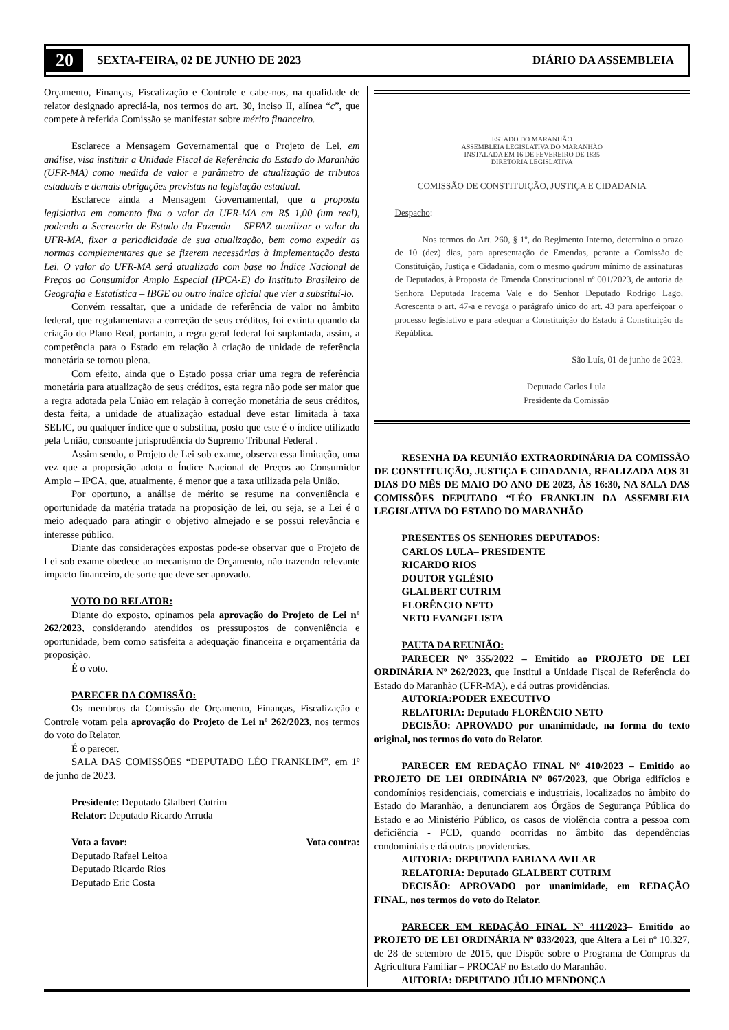20 SEXTA-FEIRA, 02 DE JUNHO DE 2023 DIÁRIO DA ASSEMBLEIA
Orçamento, Finanças, Fiscalização e Controle e cabe-nos, na qualidade de relator designado apreciá-la, nos termos do art. 30, inciso II, alínea “c”, que compete à referida Comissão se manifestar sobre mérito financeiro.
Esclarece a Mensagem Governamental que o Projeto de Lei, em análise, visa instituir a Unidade Fiscal de Referência do Estado do Maranhão (UFR-MA) como medida de valor e parâmetro de atualização de tributos estaduais e demais obrigações previstas na legislação estadual.
Esclarece ainda a Mensagem Governamental, que a proposta legislativa em comento fixa o valor da UFR-MA em R$ 1,00 (um real), podendo a Secretaria de Estado da Fazenda – SEFAZ atualizar o valor da UFR-MA, fixar a periodicidade de sua atualização, bem como expedir as normas complementares que se fizerem necessárias à implementação desta Lei. O valor do UFR-MA será atualizado com base no Índice Nacional de Preços ao Consumidor Amplo Especial (IPCA-E) do Instituto Brasileiro de Geografia e Estatística – IBGE ou outro índice oficial que vier a substituí-lo.
Convém ressaltar, que a unidade de referência de valor no âmbito federal, que regulamentava a correção de seus créditos, foi extinta quando da criação do Plano Real, portanto, a regra geral federal foi suplantada, assim, a competência para o Estado em relação à criação de unidade de referência monetária se tornou plena.
Com efeito, ainda que o Estado possa criar uma regra de referência monetária para atualização de seus créditos, esta regra não pode ser maior que a regra adotada pela União em relação à correção monetária de seus créditos, desta feita, a unidade de atualização estadual deve estar limitada à taxa SELIC, ou qualquer índice que o substitua, posto que este é o índice utilizado pela União, consoante jurisprudência do Supremo Tribunal Federal .
Assim sendo, o Projeto de Lei sob exame, observa essa limitação, uma vez que a proposição adota o Índice Nacional de Preços ao Consumidor Amplo – IPCA, que, atualmente, é menor que a taxa utilizada pela União.
Por oportuno, a análise de mérito se resume na conveniência e oportunidade da matéria tratada na proposição de lei, ou seja, se a Lei é o meio adequado para atingir o objetivo almejado e se possui relevância e interesse público.
Diante das considerações expostas pode-se observar que o Projeto de Lei sob exame obedece ao mecanismo de Orçamento, não trazendo relevante impacto financeiro, de sorte que deve ser aprovado.
VOTO DO RELATOR:
Diante do exposto, opinamos pela aprovação do Projeto de Lei nº 262/2023, considerando atendidos os pressupostos de conveniência e oportunidade, bem como satisfeita a adequação financeira e orçamentária da proposição.
É o voto.
PARECER DA COMISSÃO:
Os membros da Comissão de Orçamento, Finanças, Fiscalização e Controle votam pela aprovação do Projeto de Lei nº 262/2023, nos termos do voto do Relator.
É o parecer.
SALA DAS COMISSÕES “DEPUTADO LÉO FRANKLIM”, em 1º de junho de 2023.
Presidente: Deputado Glalbert Cutrim
Relator: Deputado Ricardo Arruda
Vota a favor: Vota contra:
Deputado Rafael Leitoa
Deputado Ricardo Rios
Deputado Eric Costa
ESTADO DO MARANHÃO
ASSEMBLEIA LEGISLATIVA DO MARANHÃO
INSTALADA EM 16 DE FEVEREIRO DE 1835
DIRETORIA LEGISLATIVA
COMISSÃO DE CONSTITUIÇÃO, JUSTIÇA E CIDADANIA
Despacho:
Nos termos do Art. 260, § 1º, do Regimento Interno, determino o prazo de 10 (dez) dias, para apresentação de Emendas, perante a Comissão de Constituição, Justiça e Cidadania, com o mesmo quórum mínimo de assinaturas de Deputados, à Proposta de Emenda Constitucional nº 001/2023, de autoria da Senhora Deputada Iracema Vale e do Senhor Deputado Rodrigo Lago, Acrescenta o art. 47-a e revoga o parágrafo único do art. 43 para aperfeiçoar o processo legislativo e para adequar a Constituição do Estado à Constituição da República.
São Luís, 01 de junho de 2023.
Deputado Carlos Lula
Presidente da Comissão
RESENHA DA REUNIÃO EXTRAORDINÁRIA DA COMISSÃO DE CONSTITUIÇÃO, JUSTIÇA E CIDADANIA, REALIZADA AOS 31 DIAS DO MÊS DE MAIO DO ANO DE 2023, ÀS 16:30, NA SALA DAS COMISSÕES DEPUTADO “LÉO FRANKLIN DA ASSEMBLEIA LEGISLATIVA DO ESTADO DO MARANHÃO
PRESENTES OS SENHORES DEPUTADOS:
CARLOS LULA– PRESIDENTE
RICARDO RIOS
DOUTOR YGLÉSIO
GLALBERT CUTRIM
FLORÊNCIO NETO
NETO EVANGELISTA
PAUTA DA REUNIÃO:
PARECER Nº 355/2022 – Emitido ao PROJETO DE LEI ORDINÁRIA Nº 262/2023, que Institui a Unidade Fiscal de Referência do Estado do Maranhão (UFR-MA), e dá outras providências.
AUTORIA:PODER EXECUTIVO
RELATORIA: Deputado FLORÊNCIO NETO
DECISÃO: APROVADO por unanimidade, na forma do texto original, nos termos do voto do Relator.
PARECER EM REDAÇÃO FINAL Nº 410/2023 – Emitido ao PROJETO DE LEI ORDINÁRIA Nº 067/2023, que Obriga edifícios e condomínios residenciais, comerciais e industriais, localizados no âmbito do Estado do Maranhão, a denunciarem aos Órgãos de Segurança Pública do Estado e ao Ministério Público, os casos de violência contra a pessoa com deficiência - PCD, quando ocorridas no âmbito das dependências condominiais e dá outras providencias.
AUTORIA: DEPUTADA FABIANA AVILAR
RELATORIA: Deputado GLALBERT CUTRIM
DECISÃO: APROVADO por unanimidade, em REDAÇÃO FINAL, nos termos do voto do Relator.
PARECER EM REDAÇÃO FINAL Nº 411/2023– Emitido ao PROJETO DE LEI ORDINÁRIA Nº 033/2023, que Altera a Lei nº 10.327, de 28 de setembro de 2015, que Dispõe sobre o Programa de Compras da Agricultura Familiar – PROCAF no Estado do Maranhão.
AUTORIA: DEPUTADO JÚLIO MENDONÇA